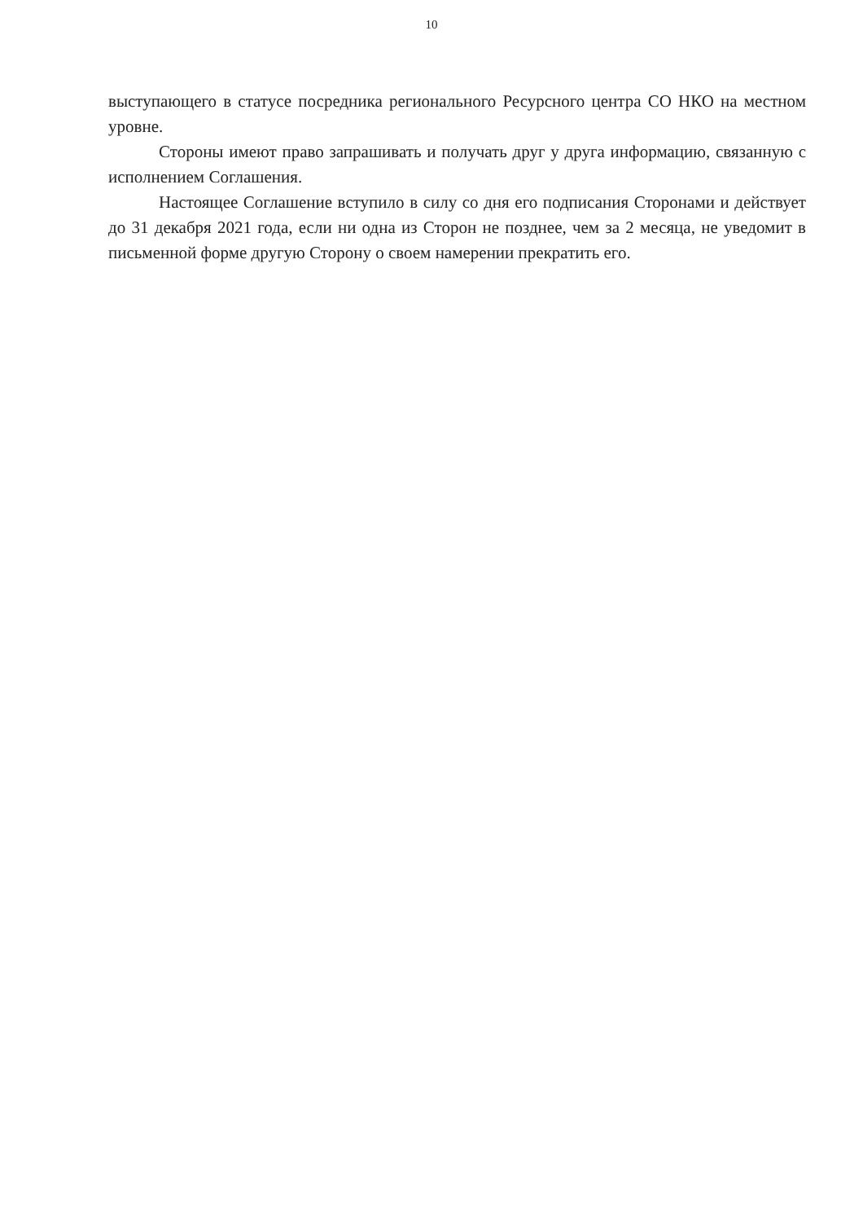10
выступающего в статусе посредника регионального Ресурсного центра СО НКО на местном уровне.
Стороны имеют право запрашивать и получать друг у друга информацию, связанную с исполнением Соглашения.
Настоящее Соглашение вступило в силу со дня его подписания Сторонами и действует до 31 декабря 2021 года, если ни одна из Сторон не позднее, чем за 2 месяца, не уведомит в письменной форме другую Сторону о своем намерении прекратить его.